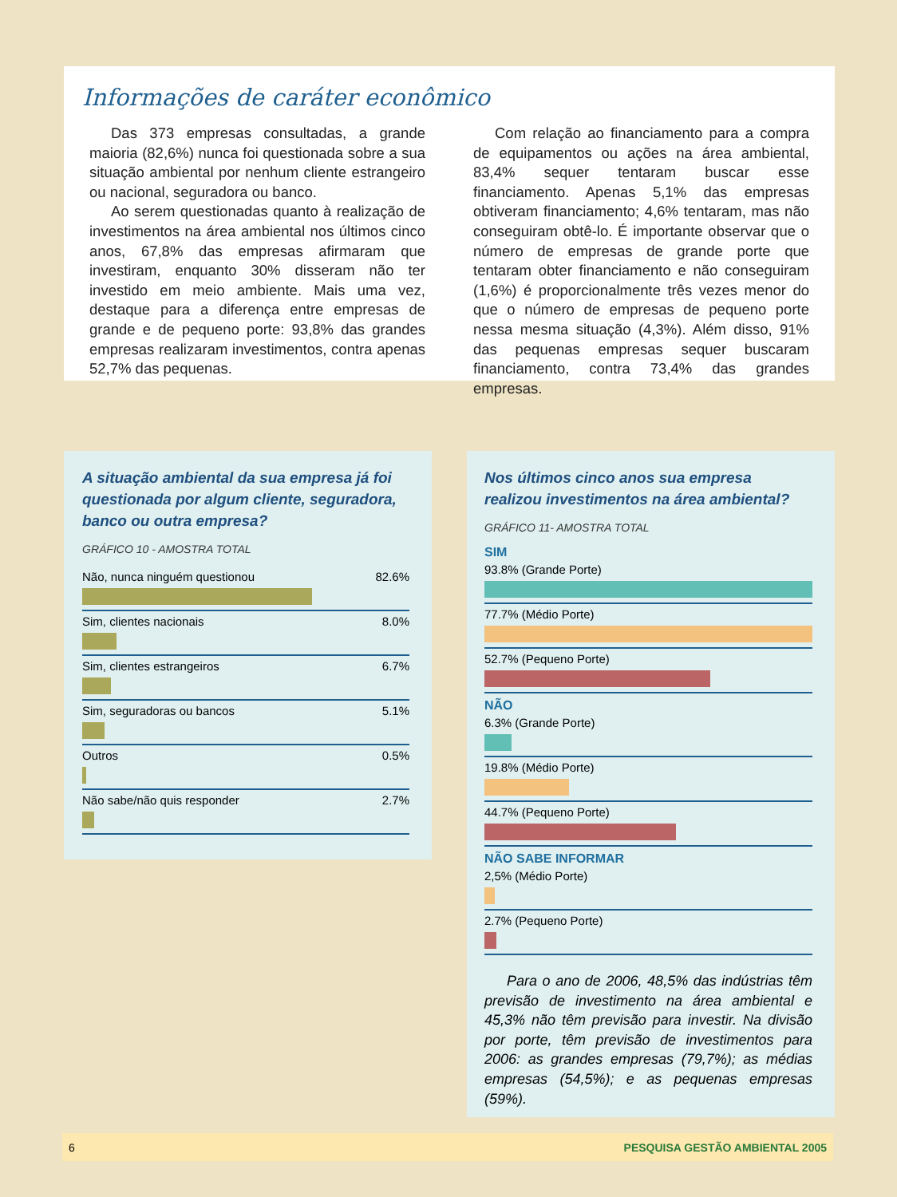Informações de caráter econômico
Das 373 empresas consultadas, a grande maioria (82,6%) nunca foi questionada sobre a sua situação ambiental por nenhum cliente estrangeiro ou nacional, seguradora ou banco.
Ao serem questionadas quanto à realização de investimentos na área ambiental nos últimos cinco anos, 67,8% das empresas afirmaram que investiram, enquanto 30% disseram não ter investido em meio ambiente. Mais uma vez, destaque para a diferença entre empresas de grande e de pequeno porte: 93,8% das grandes empresas realizaram investimentos, contra apenas 52,7% das pequenas.
Com relação ao financiamento para a compra de equipamentos ou ações na área ambiental, 83,4% sequer tentaram buscar esse financiamento. Apenas 5,1% das empresas obtiveram financiamento; 4,6% tentaram, mas não conseguiram obtê-lo. É importante observar que o número de empresas de grande porte que tentaram obter financiamento e não conseguiram (1,6%) é proporcionalmente três vezes menor do que o número de empresas de pequeno porte nessa mesma situação (4,3%). Além disso, 91% das pequenas empresas sequer buscaram financiamento, contra 73,4% das grandes empresas.
A situação ambiental da sua empresa já foi questionada por algum cliente, seguradora, banco ou outra empresa?
GRÁFICO 10 - AMOSTRA TOTAL
Não, nunca ninguém questionou 82.6%
Sim, clientes nacionais 8.0%
Sim, clientes estrangeiros 6.7%
Sim, seguradoras ou bancos 5.1%
Outros 0.5%
Não sabe/não quis responder 2.7%
Nos últimos cinco anos sua empresa realizou investimentos na área ambiental?
GRÁFICO 11- AMOSTRA TOTAL
SIM
93.8% (Grande Porte)
77.7% (Médio Porte)
52.7% (Pequeno Porte)
NÃO
6.3% (Grande Porte)
19.8% (Médio Porte)
44.7% (Pequeno Porte)
NÃO SABE INFORMAR
2,5% (Médio Porte)
2.7% (Pequeno Porte)
Para o ano de 2006, 48,5% das indústrias têm previsão de investimento na área ambiental e 45,3% não têm previsão para investir. Na divisão por porte, têm previsão de investimentos para 2006: as grandes empresas (79,7%); as médias empresas (54,5%); e as pequenas empresas (59%).
6 PESQUISA GESTÃO AMBIENTAL 2005